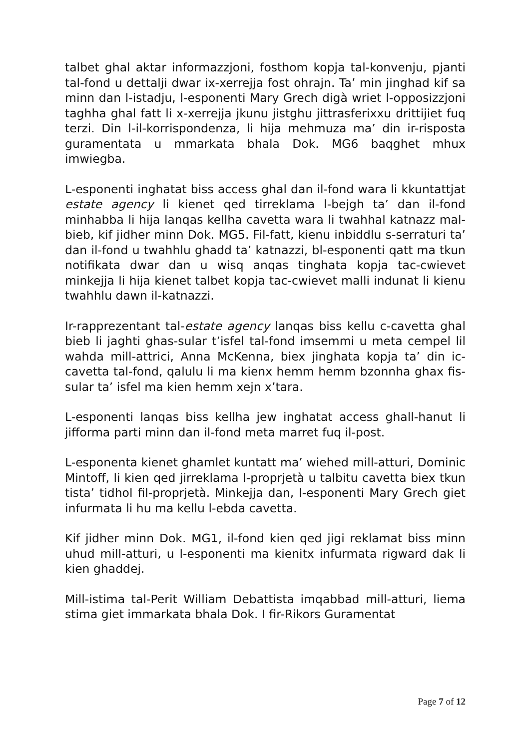talbet ghal aktar informazzjoni, fosthom kopja tal-konvenju, pjanti tal-fond u dettalji dwar ix-xerrejja fost ohrajn. Ta’ min jinghad kif sa minn dan l-istadju, l-esponenti Mary Grech digà wriet l-opposizzjoni taghha ghal fatt li x-xerrejja jkunu jistghu jittrasferixxu drittijiet fuq terzi. Din l-il-korrispondenza, li hija mehmuza ma’ din ir-risposta guramentata u mmarkata bhala Dok. MG6 baqghet mhux imwiegba.
L-esponenti inghatat biss access ghal dan il-fond wara li kkuntattjat estate agency li kienet qed tirreklama l-bejgh ta’ dan il-fond minhabba li hija lanqas kellha cavetta wara li twahhal katnazz mal-bieb, kif jidher minn Dok. MG5. Fil-fatt, kienu inbiddlu s-serraturi ta’ dan il-fond u twahhlu ghadd ta’ katnazzi, bl-esponenti qatt ma tkun notifikata dwar dan u wisq anqas tinghata kopja tac-cwievet minkejja li hija kienet talbet kopja tac-cwievet malli indunat li kienu twahhlu dawn il-katnazzi.
Ir-rapprezentant tal-estate agency lanqas biss kellu c-cavetta ghal bieb li jaghti ghas-sular t’isfel tal-fond imsemmi u meta cempel lil wahda mill-attrici, Anna McKenna, biex jinghata kopja ta’ din ic-cavetta tal-fond, qalulu li ma kienx hemm hemm bzonnha ghax fis-sular ta’ isfel ma kien hemm xejn x’tara.
L-esponenti lanqas biss kellha jew inghatat access ghall-hanut li jifforma parti minn dan il-fond meta marret fuq il-post.
L-esponenta kienet ghamlet kuntatt ma’ wiehed mill-atturi, Dominic Mintoff, li kien qed jirreklama l-proprjetà u talbitu cavetta biex tkun tista’ tidhol fil-proprjetà. Minkejja dan, l-esponenti Mary Grech giet infurmata li hu ma kellu l-ebda cavetta.
Kif jidher minn Dok. MG1, il-fond kien qed jigi reklamat biss minn uhud mill-atturi, u l-esponenti ma kienitx infurmata rigward dak li kien ghaddej.
Mill-istima tal-Perit William Debattista imqabbad mill-atturi, liema stima giet immarkata bhala Dok. I fir-Rikors Guramentat
Page 7 of 12